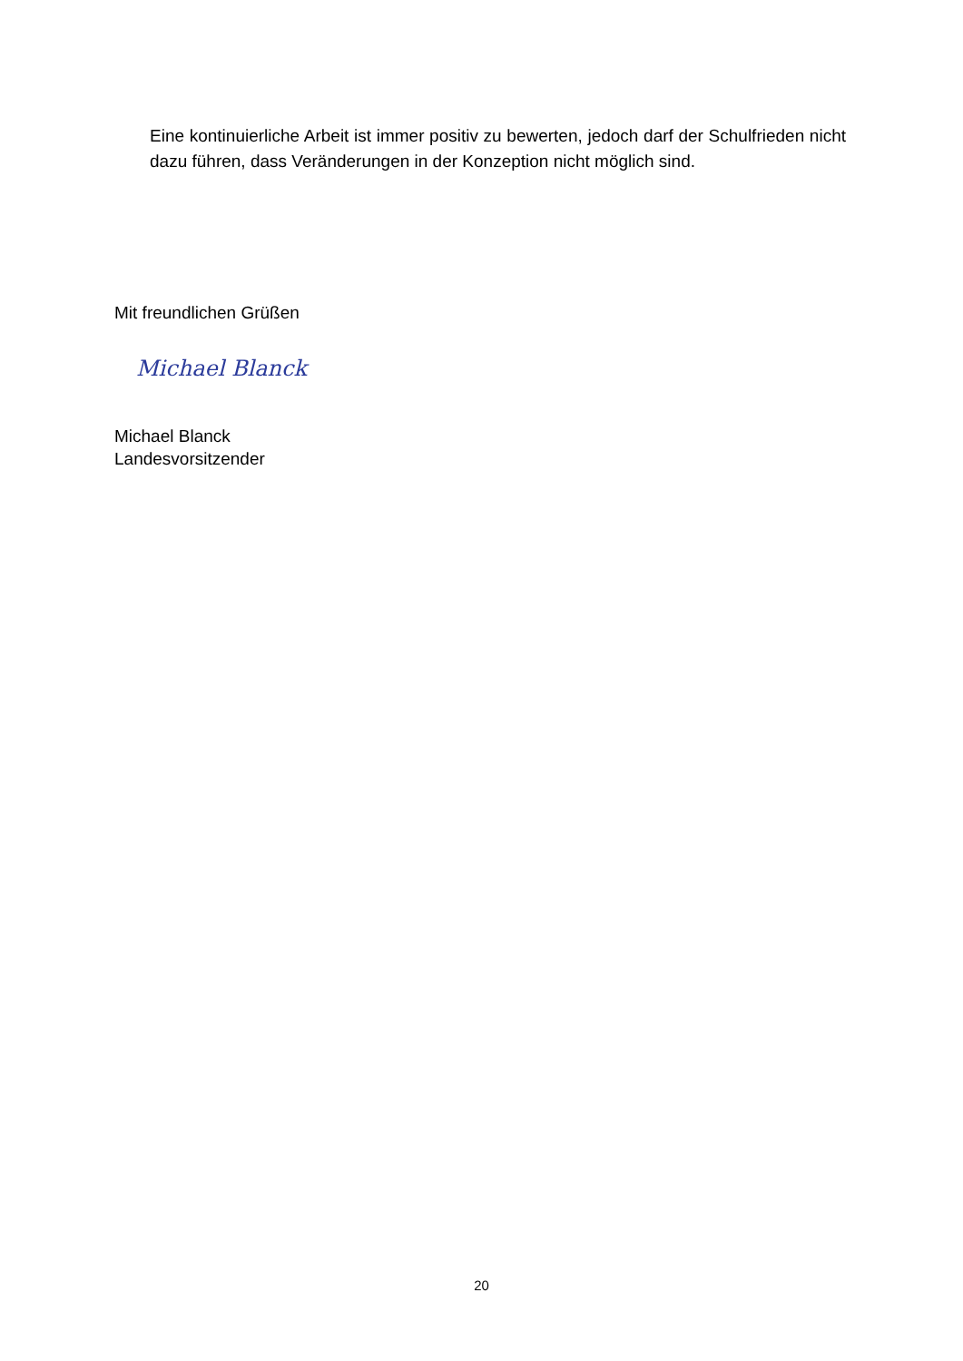Eine kontinuierliche Arbeit ist immer positiv zu bewerten, jedoch darf der Schulfrieden nicht dazu führen, dass Veränderungen in der Konzeption nicht möglich sind.
Mit freundlichen Grüßen
Michael Blanck
Michael Blanck
Landesvorsitzender
20